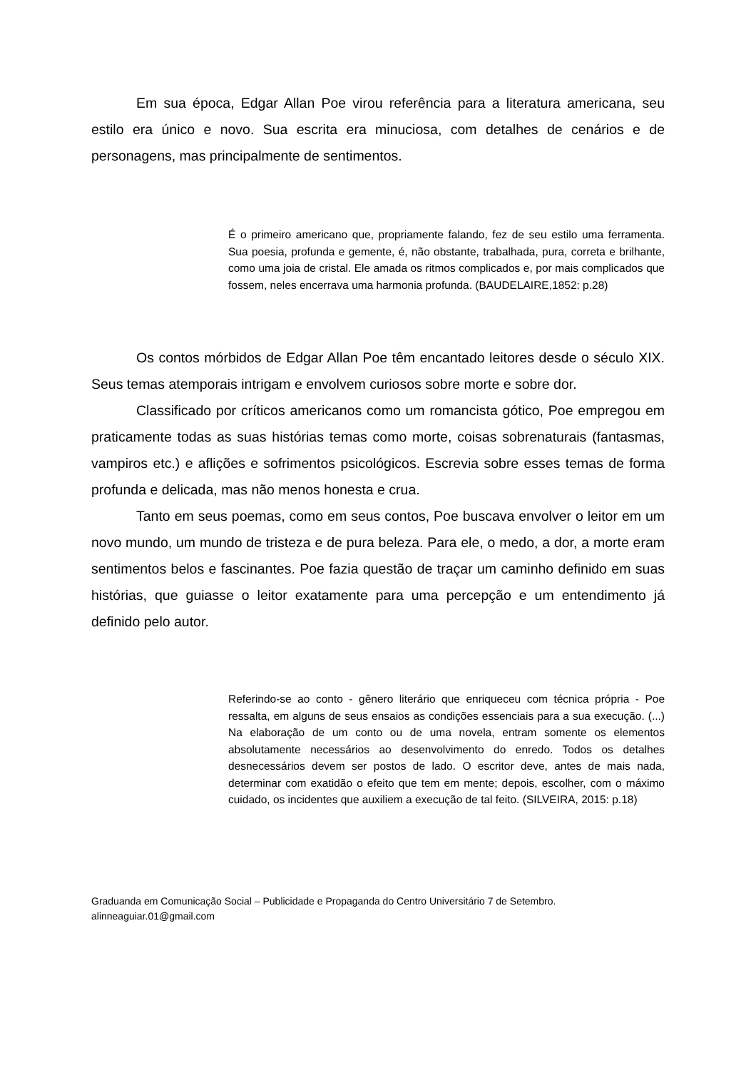Em sua época, Edgar Allan Poe virou referência para a literatura americana, seu estilo era único e novo. Sua escrita era minuciosa, com detalhes de cenários e de personagens, mas principalmente de sentimentos.
É o primeiro americano que, propriamente falando, fez de seu estilo uma ferramenta. Sua poesia, profunda e gemente, é, não obstante, trabalhada, pura, correta e brilhante, como uma joia de cristal. Ele amada os ritmos complicados e, por mais complicados que fossem, neles encerrava uma harmonia profunda. (BAUDELAIRE,1852: p.28)
Os contos mórbidos de Edgar Allan Poe têm encantado leitores desde o século XIX. Seus temas atemporais intrigam e envolvem curiosos sobre morte e sobre dor.
Classificado por críticos americanos como um romancista gótico, Poe empregou em praticamente todas as suas histórias temas como morte, coisas sobrenaturais (fantasmas, vampiros etc.) e aflições e sofrimentos psicológicos. Escrevia sobre esses temas de forma profunda e delicada, mas não menos honesta e crua.
Tanto em seus poemas, como em seus contos, Poe buscava envolver o leitor em um novo mundo, um mundo de tristeza e de pura beleza. Para ele, o medo, a dor, a morte eram sentimentos belos e fascinantes. Poe fazia questão de traçar um caminho definido em suas histórias, que guiasse o leitor exatamente para uma percepção e um entendimento já definido pelo autor.
Referindo-se ao conto - gênero literário que enriqueceu com técnica própria - Poe ressalta, em alguns de seus ensaios as condições essenciais para a sua execução. (...) Na elaboração de um conto ou de uma novela, entram somente os elementos absolutamente necessários ao desenvolvimento do enredo. Todos os detalhes desnecessários devem ser postos de lado. O escritor deve, antes de mais nada, determinar com exatidão o efeito que tem em mente; depois, escolher, com o máximo cuidado, os incidentes que auxiliem a execução de tal feito. (SILVEIRA, 2015: p.18)
Graduanda em Comunicação Social – Publicidade e Propaganda do Centro Universitário 7 de Setembro.
alinneaguiar.01@gmail.com